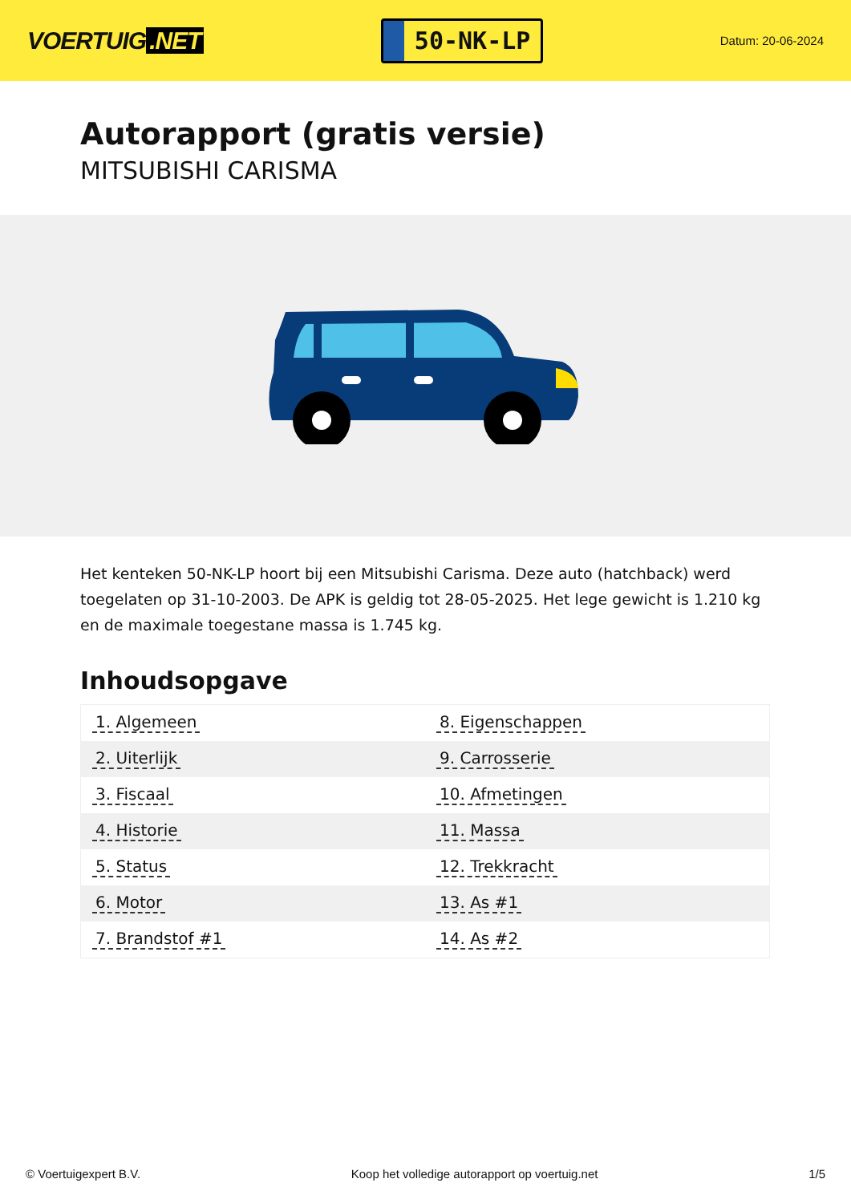VOERTUIG.NET
50-NK-LP
Datum: 20-06-2024
Autorapport (gratis versie)
MITSUBISHI CARISMA
Het kenteken 50-NK-LP hoort bij een Mitsubishi Carisma. Deze auto (hatchback) werd toegelaten op 31-10-2003. De APK is geldig tot 28-05-2025. Het lege gewicht is 1.210 kg en de maximale toegestane massa is 1.745 kg.
Inhoudsopgave
| 1. Algemeen | 8. Eigenschappen |
| 2. Uiterlijk | 9. Carrosserie |
| 3. Fiscaal | 10. Afmetingen |
| 4. Historie | 11. Massa |
| 5. Status | 12. Trekkracht |
| 6. Motor | 13. As #1 |
| 7. Brandstof #1 | 14. As #2 |
© Voertuigexpert B.V. Koop het volledige autorapport op voertuig.net 1/5